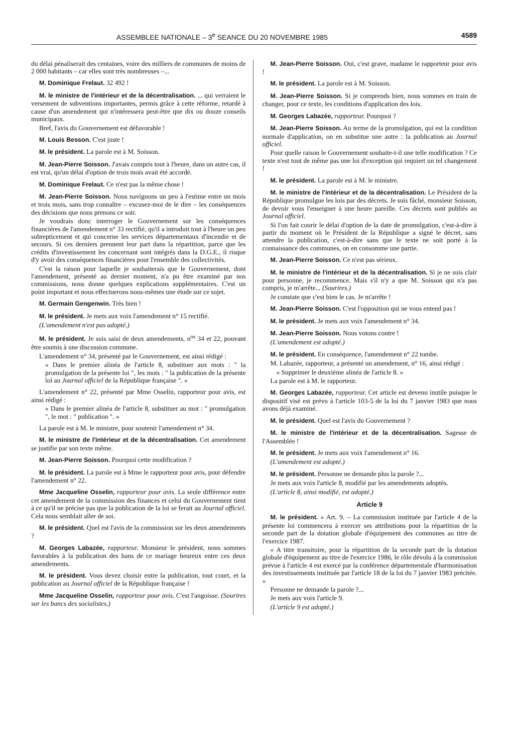ASSEMBLEE NATIONALE – 3<sup>e</sup> SEANCE DU 20 NOVEMBRE 1985 4589
du délai pénaliserait des centaines, voire des milliers de communes de moins de 2 000 habitants – car elles sont très nombreuses –...
M. Dominique Frelaut. 32 492 !
M. le ministre de l'intérieur et de la décentralisation. ... qui verraient le versement de subventions importantes, permis grâce à cette réforme, retardé à cause d'un amendement qui n'intéressera peut-être que dix ou douze conseils municipaux.
Bref, l'avis du Gouvernement est défavorable !
M. Louis Besson. C'est juste !
M. le président. La parole est à M. Soisson.
M. Jean-Pierre Soisson. J'avais compris tout à l'heure, dans un autre cas, il est vrai, qu'un délai d'option de trois mois avait été accordé.
M. Dominique Frelaut. Ce n'est pas la même chose !
M. Jean-Pierre Soisson. Nous naviguons un peu à l'estime entre un mois et trois mois, sans trop connaître – excusez-moi de le dire – les conséquences des décisions que nous prenons ce soir.
Je voudrais donc interroger le Gouvernement sur les conséquences financières de l'amendement n° 33 rectifié, qu'il a introduit tout à l'heure un peu subrepticement et qui concerne les services départementaux d'incendie et de secours. Si ces derniers prennent leur part dans la répartition, parce que les crédits d'investissement les concernant sont intégrés dans la D.G.E., il risque d'y avoir des conséquences financières pour l'ensemble des collectivités.
C'est la raison pour laquelle je souhaiterais que le Gouvernement, dont l'amendement, présenté au dernier moment, n'a pu être examiné par nos commissions, nous donne quelques explications supplémentaires. C'est un point important et nous effectuerons nous-mêmes une étude sur ce sujet.
M. Germain Gengenwin. Très bien !
M. le président. Je mets aux voix l'amendement n° 15 rectifié.
(L'amendement n'est pas adopté.)
M. le président. Je suis saisi de deux amendements, n<sup>os</sup> 34 et 22, pouvant être soumis à une discussion commune.
L'amendement n° 34, présenté par le Gouvernement, est ainsi rédigé :
« Dans le premier alinéa de l'article 8, substituer aux mots : " la promulgation de la présente loi ", les mots : " la publication de la présente loi au Journal officiel de la République française ". »
L'amendement n° 22, présenté par Mme Osselin, rapporteur pour avis, est ainsi rédigé :
« Dans le premier alinéa de l'article 8, substituer au mot : " promulgation ", le mot : " publication ". »
La parole est à M. le ministre, pour soutenir l'amendement n° 34.
M. le ministre de l'intérieur et de la décentralisation. Cet amendement se justifie par son texte même.
M. Jean-Pierre Soisson. Pourquoi cette modification ?
M. le président. La parole est à Mme le rapporteur pour avis, pour défendre l'amendement n° 22.
Mme Jacqueline Osselin, rapporteur pour avis. La seule différence entre cet amendement de la commission des finances et celui du Gouvernement tient à ce qu'il ne précise pas que la publication de la loi se ferait au Journal officiel. Cela nous semblait aller de soi.
M. le président. Quel est l'avis de la commission sur les deux amendements ?
M. Georges Labazée, rapporteur. Monsieur le président, nous sommes favorables à la publication des bans de ce mariage heureux entre ces deux amendements.
M. le président. Vous devez choisir entre la publication, tout court, et la publication au Journal officiel de la République française !
Mme Jacqueline Osselin, rapporteur pour avis. C'est l'angoisse. (Sourires sur les bancs des socialistes.)
M. Jean-Pierre Soisson. Oui, c'est grave, madame le rapporteur pour avis !
M. le président. La parole est à M. Soisson.
M. Jean-Pierre Soisson. Si je comprends bien, nous sommes en train de changer, pour ce texte, les conditions d'application des lois.
M. Georges Labazée, rapporteur. Pourquoi ?
M. Jean-Pierre Soisson. Au terme de la promulgation, qui est la condition normale d'application, on en substitue une autre : la publication au Journal officiel.
Pour quelle raison le Gouvernement souhaite-t-il une telle modification ? Ce texte n'est tout de même pas une loi d'exception qui requiert un tel changement !
M. le président. La parole est à M. le ministre.
M. le ministre de l'intérieur et de la décentralisation. Le Président de la République promulgue les lois par des décrets. Je suis fâché, monsieur Soisson, de devoir vous l'enseigner à une heure pareille. Ces décrets sont publiés au Journal officiel.
Si l'on fait courir le délai d'option de la date de promulgation, c'est-à-dire à partir du moment où le Président de la République a signé le décret, sans attendre la publication, c'est-à-dire sans que le texte ne soit porté à la connaissance des communes, on en consomme une partie.
M. Jean-Pierre Soisson. Ce n'est pas sérieux.
M. le ministre de l'intérieur et de la décentralisation. Si je ne suis clair pour personne, je recommence. Mais s'il n'y a que M. Soisson qui n'a pas compris, je m'arrête... (Sourires.)
Je constate que c'est bien le cas. Je m'arrête !
M. Jean-Pierre Soisson. C'est l'opposition qui ne vous entend pas !
M. le président. Je mets aux voix l'amendement n° 34.
M. Jean-Pierre Soisson. Nous votons contre !
(L'amendement est adopté.)
M. le président. En conséquence, l'amendement n° 22 tombe.
M. Labazée, rapporteur, a présenté un amendement, n° 16, ainsi rédigé :
« Supprimer le deuxième alinéa de l'article 8. »
La parole est à M. le rapporteur.
M. Georges Labazée, rapporteur. Cet article est devenu inutile puisque le dispositif visé est prévu à l'article 103-5 de la loi du 7 janvier 1983 que nous avons déjà examiné.
M. le président. Quel est l'avis du Gouvernement ?
M. le ministre de l'intérieur et de la décentralisation. Sagesse de l'Assemblée !
M. le président. Je mets aux voix l'amendement n° 16.
(L'amendement est adopté.)
M. le président. Personne ne demande plus la parole ?...
Je mets aux voix l'article 8, modifié par les amendements adoptés.
(L'article 8, ainsi modifié, est adopté.)
Article 9
M. le président. « Art. 9. – La commission instituée par l'article 4 de la présente loi commencera à exercer ses attributions pour la répartition de la seconde part de la dotation globale d'équipement des communes au titre de l'exercice 1987.
« A titre transitoire, pour la répartition de la seconde part de la dotation globale d'équipement au titre de l'exercice 1986, le rôle dévolu à la commission prévue à l'article 4 est exercé par la conférence départementale d'harmonisation des investissements instituée par l'article 18 de la loi du 7 janvier 1983 précitée. »
Personne ne demande la parole ?...
Je mets aux voix l'article 9.
(L'article 9 est adopté.)